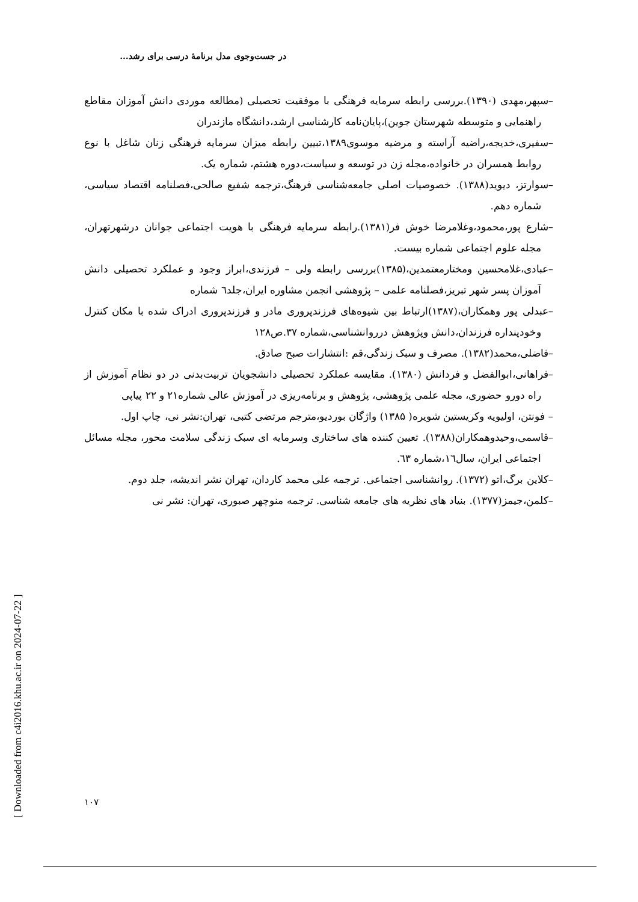در جست‌وجوی مدل برنامهٔ درسی برای رشد...
[ Downloaded from c4i2016.khu.ac.ir on 2024-07-22 ]
–سپهر،مهدی (۱۳۹۰).بررسی رابطه سرمایه فرهنگی با موفقیت تحصیلی (مطالعه موردی دانش آموزان مقاطع راهنمایی و متوسطه شهرستان جوین)،پایان‌نامه کارشناسی ارشد،دانشگاه مازندران
–سفیری،خدیجه،راضیه آراسته و مرضیه موسوی۱۳۸۹،تبیین رابطه میزان سرمایه فرهنگی زنان شاغل با نوع روابط همسران در خانواده،مجله زن در توسعه و سیاست،دوره هشتم، شماره یک.
–سوارتز، دیوید(۱۳۸۸). خصوصیات اصلی جامعه‌شناسی فرهنگ،ترجمه شفیع صالحی،فصلنامه اقتصاد سیاسی، شماره دهم.
–شارع پور،محمود،وغلامرضا خوش فر(۱۳۸۱).رابطه سرمایه فرهنگی با هویت اجتماعی جوانان درشهرتهران، مجله علوم اجتماعی شماره بیست.
–عبادی،غلامحسین ومختارمعتمدین،(۱۳۸۵)بررسی رابطه ولی – فرزندی،ابراز وجود و عملکرد تحصیلی دانش آموزان پسر شهر تبریز،فصلنامه علمی – پژوهشی انجمن مشاوره ایران،جلد٦ شماره
–عبدلی پور وهمکاران،(۱۳۸۷)ارتباط بین شیوه‌های فرزندپروری مادر و فرزندپروری ادراک شده با مکان کنترل وخودپنداره فرزندان،دانش وپژوهش درروانشناسی،شماره ۳۷.ص۱۲۸
–فاضلی،محمد(۱۳۸۲). مصرف و سبک زندگی،قم :انتشارات صبح صادق.
–فراهانی،ابوالفضل و فردانش (۱۳۸۰). مقایسه عملکرد تحصیلی دانشجویان تربیت‌بدنی در دو نظام آموزش از راه دورو حضوری، مجله علمی پژوهشی، پژوهش و برنامه‌ریزی در آموزش عالی شماره۲۱ و ۲۲ پیاپی
– فونتن، اولیویه وکریستین شویره( ۱۳۸۵) واژگان بوردیو،مترجم مرتضی کتبی، تهران:نشر نی، چاپ اول.
–قاسمی،وحیدوهمکاران(۱۳۸۸). تعیین کننده های ساختاری وسرمایه ای سبک زندگی سلامت محور، مجله مسائل اجتماعی ایران، سال١٦،شماره ٦٣.
–کلاین برگ،اتو (۱۳۷۲). روانشناسی اجتماعی. ترجمه علی محمد کاردان، تهران نشر اندیشه، جلد دوم.
–کلمن،جیمز(۱۳۷۷). بنیاد های نظریه های جامعه شناسی. ترجمه منوچهر صبوری، تهران: نشر نی
۱۰۷